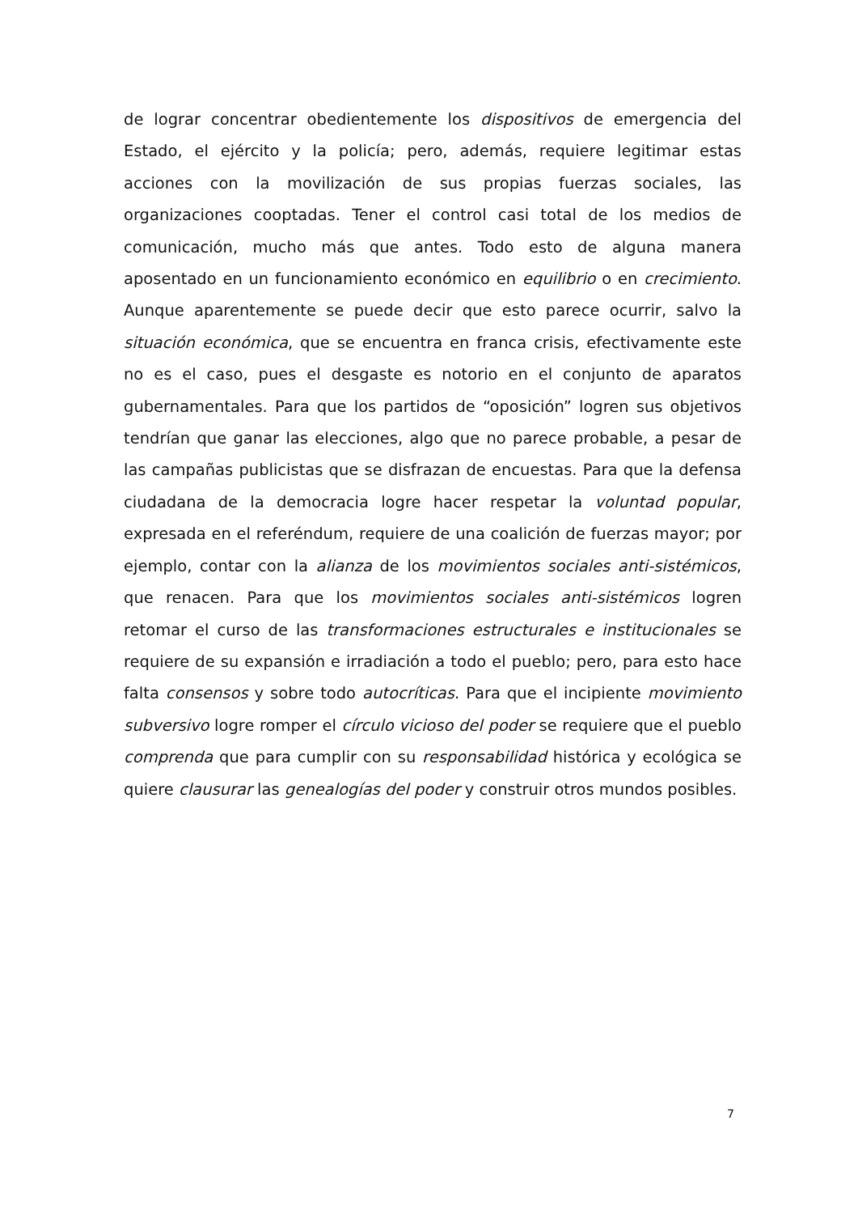de lograr concentrar obedientemente los dispositivos de emergencia del Estado, el ejército y la policía; pero, además, requiere legitimar estas acciones con la movilización de sus propias fuerzas sociales, las organizaciones cooptadas. Tener el control casi total de los medios de comunicación, mucho más que antes. Todo esto de alguna manera aposentado en un funcionamiento económico en equilibrio o en crecimiento. Aunque aparentemente se puede decir que esto parece ocurrir, salvo la situación económica, que se encuentra en franca crisis, efectivamente este no es el caso, pues el desgaste es notorio en el conjunto de aparatos gubernamentales. Para que los partidos de “oposición” logren sus objetivos tendrían que ganar las elecciones, algo que no parece probable, a pesar de las campañas publicistas que se disfrazan de encuestas. Para que la defensa ciudadana de la democracia logre hacer respetar la voluntad popular, expresada en el referéndum, requiere de una coalición de fuerzas mayor; por ejemplo, contar con la alianza de los movimientos sociales anti-sistémicos, que renacen. Para que los movimientos sociales anti-sistémicos logren retomar el curso de las transformaciones estructurales e institucionales se requiere de su expansión e irradiación a todo el pueblo; pero, para esto hace falta consensos y sobre todo autocríticas. Para que el incipiente movimiento subversivo logre romper el círculo vicioso del poder se requiere que el pueblo comprenda que para cumplir con su responsabilidad histórica y ecológica se quiere clausurar las genealogías del poder y construir otros mundos posibles.
7